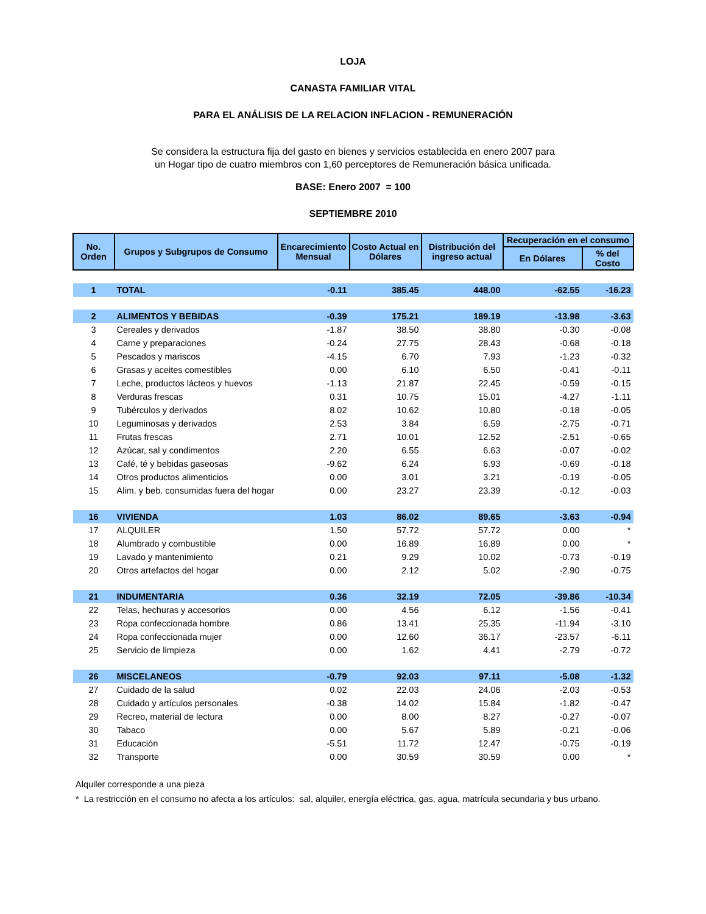LOJA
CANASTA FAMILIAR VITAL
PARA EL ANÁLISIS DE LA RELACION INFLACION - REMUNERACIÓN
Se considera la estructura fija del gasto en bienes y servicios establecida en enero 2007 para un Hogar tipo de cuatro miembros con 1,60 perceptores de Remuneración básica unificada.
BASE: Enero 2007 = 100
SEPTIEMBRE 2010
| No. Orden | Grupos y Subgrupos de Consumo | Encarecimiento Mensual | Costo Actual en Dólares | Distribución del ingreso actual | Recuperación en el consumo | |
| --- | --- | --- | --- | --- | --- | --- |
| | | | | | En Dólares | % del Costo |
| 1 | TOTAL | -0.11 | 385.45 | 448.00 | -62.55 | -16.23 |
| 2 | ALIMENTOS Y BEBIDAS | -0.39 | 175.21 | 189.19 | -13.98 | -3.63 |
| 3 | Cereales y derivados | -1.87 | 38.50 | 38.80 | -0.30 | -0.08 |
| 4 | Carne y preparaciones | -0.24 | 27.75 | 28.43 | -0.68 | -0.18 |
| 5 | Pescados y mariscos | -4.15 | 6.70 | 7.93 | -1.23 | -0.32 |
| 6 | Grasas y aceites comestibles | 0.00 | 6.10 | 6.50 | -0.41 | -0.11 |
| 7 | Leche, productos lácteos y huevos | -1.13 | 21.87 | 22.45 | -0.59 | -0.15 |
| 8 | Verduras frescas | 0.31 | 10.75 | 15.01 | -4.27 | -1.11 |
| 9 | Tubérculos y derivados | 8.02 | 10.62 | 10.80 | -0.18 | -0.05 |
| 10 | Leguminosas y derivados | 2.53 | 3.84 | 6.59 | -2.75 | -0.71 |
| 11 | Frutas frescas | 2.71 | 10.01 | 12.52 | -2.51 | -0.65 |
| 12 | Azúcar, sal y condimentos | 2.20 | 6.55 | 6.63 | -0.07 | -0.02 |
| 13 | Café, té y bebidas gaseosas | -9.62 | 6.24 | 6.93 | -0.69 | -0.18 |
| 14 | Otros productos alimenticios | 0.00 | 3.01 | 3.21 | -0.19 | -0.05 |
| 15 | Alim. y beb. consumidas fuera del hogar | 0.00 | 23.27 | 23.39 | -0.12 | -0.03 |
| 16 | VIVIENDA | 1.03 | 86.02 | 89.65 | -3.63 | -0.94 |
| 17 | ALQUILER | 1.50 | 57.72 | 57.72 | 0.00 | * |
| 18 | Alumbrado y combustible | 0.00 | 16.89 | 16.89 | 0.00 | * |
| 19 | Lavado y mantenimiento | 0.21 | 9.29 | 10.02 | -0.73 | -0.19 |
| 20 | Otros artefactos del hogar | 0.00 | 2.12 | 5.02 | -2.90 | -0.75 |
| 21 | INDUMENTARIA | 0.36 | 32.19 | 72.05 | -39.86 | -10.34 |
| 22 | Telas, hechuras y accesorios | 0.00 | 4.56 | 6.12 | -1.56 | -0.41 |
| 23 | Ropa confeccionada hombre | 0.86 | 13.41 | 25.35 | -11.94 | -3.10 |
| 24 | Ropa confeccionada mujer | 0.00 | 12.60 | 36.17 | -23.57 | -6.11 |
| 25 | Servicio de limpieza | 0.00 | 1.62 | 4.41 | -2.79 | -0.72 |
| 26 | MISCELANEOS | -0.79 | 92.03 | 97.11 | -5.08 | -1.32 |
| 27 | Cuidado de la salud | 0.02 | 22.03 | 24.06 | -2.03 | -0.53 |
| 28 | Cuidado y artículos personales | -0.38 | 14.02 | 15.84 | -1.82 | -0.47 |
| 29 | Recreo, material de lectura | 0.00 | 8.00 | 8.27 | -0.27 | -0.07 |
| 30 | Tabaco | 0.00 | 5.67 | 5.89 | -0.21 | -0.06 |
| 31 | Educación | -5.51 | 11.72 | 12.47 | -0.75 | -0.19 |
| 32 | Transporte | 0.00 | 30.59 | 30.59 | 0.00 | * |
Alquiler corresponde a una pieza
* La restricción en el consumo no afecta a los artículos: sal, alquiler, energía eléctrica, gas, agua, matrícula secundaria y bus urbano.